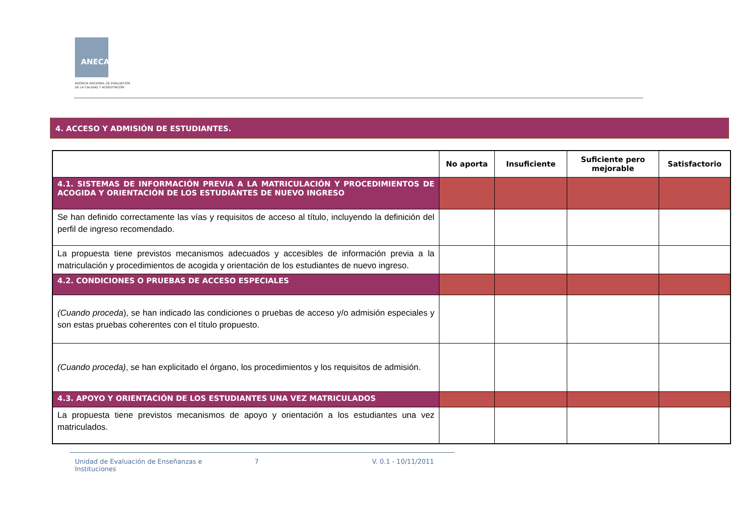ANECA
AGENCIA NACIONAL DE EVALUACIÓN
DE LA CALIDAD Y ACREDITACIÓN
4. ACCESO Y ADMISIÓN DE ESTUDIANTES.
| | No aporta | Insuficiente | Suficiente pero mejorable | Satisfactorio |
| --- | --- | --- | --- | --- |
| 4.1. SISTEMAS DE INFORMACIÓN PREVIA A LA MATRICULACIÓN Y PROCEDIMIENTOS DE ACOGIDA Y ORIENTACIÓN DE LOS ESTUDIANTES DE NUEVO INGRESO | | | | |
| Se han definido correctamente las vías y requisitos de acceso al título, incluyendo la definición del perfil de ingreso recomendado. | | | | |
| La propuesta tiene previstos mecanismos adecuados y accesibles de información previa a la matriculación y procedimientos de acogida y orientación de los estudiantes de nuevo ingreso. | | | | |
| 4.2. CONDICIONES O PRUEBAS DE ACCESO ESPECIALES | | | | |
| (Cuando proceda ), se han indicado las condiciones o pruebas de acceso y/o admisión especiales y son estas pruebas coherentes con el título propuesto. | | | | |
| (Cuando proceda) , se han explicitado el órgano, los procedimientos y los requisitos de admisión. | | | | |
| 4.3. APOYO Y ORIENTACIÓN DE LOS ESTUDIANTES UNA VEZ MATRICULADOS | | | | |
| La propuesta tiene previstos mecanismos de apoyo y orientación a los estudiantes una vez matriculados. | | | | |
Unidad de Evaluación de Enseñanzas e Instituciones
7 V. 0.1 - 10/11/2011